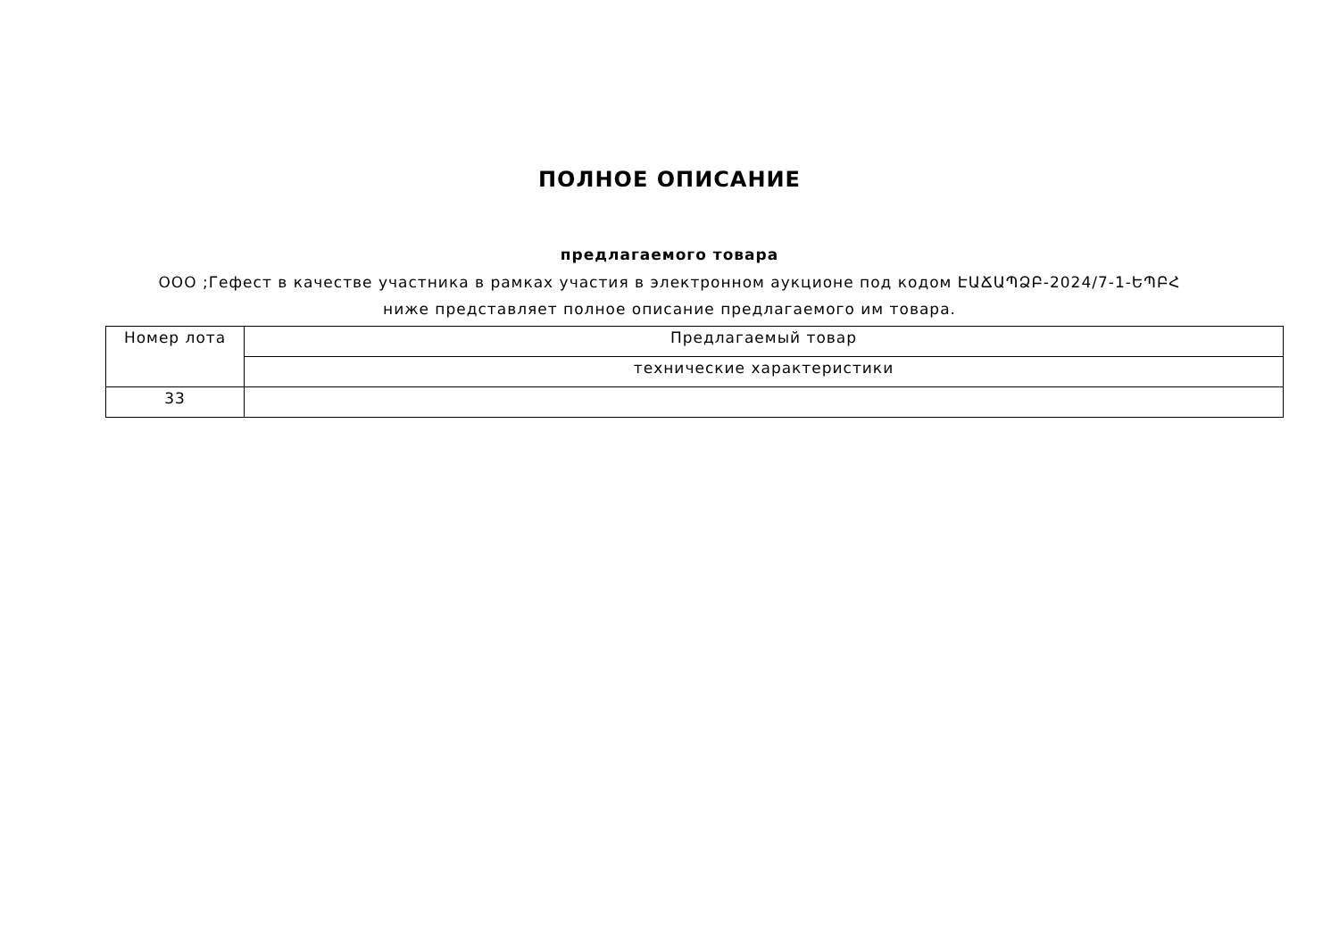ПОЛНОЕ ОПИСАНИЕ
предлагаемого товара
ООО ;Гефест в качестве участника в рамках участия в электронном аукционе под кодом ԷԱՃԱՊՁԲ-2024/7-1-ԵՊԲՀ ниже представляет полное описание предлагаемого им товара.
| Номер лота | Предлагаемый товар |
| --- | --- |
| | технические характеристики |
| 33 | |